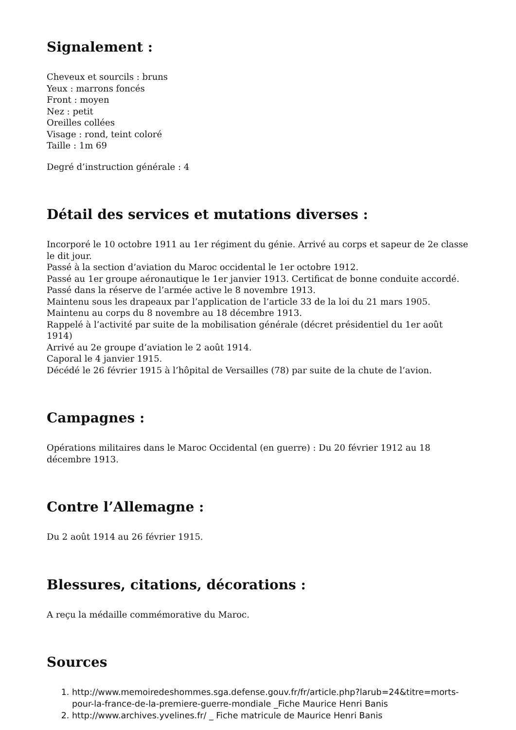Signalement :
Cheveux et sourcils : bruns
Yeux : marrons foncés
Front : moyen
Nez : petit
Oreilles collées
Visage : rond, teint coloré
Taille : 1m 69
Degré d’instruction générale : 4
Détail des services et mutations diverses :
Incorporé le 10 octobre 1911 au 1er régiment du génie. Arrivé au corps et sapeur de 2e classe le dit jour.
Passé à la section d’aviation du Maroc occidental le 1er octobre 1912.
Passé au 1er groupe aéronautique le 1er janvier 1913. Certificat de bonne conduite accordé.
Passé dans la réserve de l’armée active le 8 novembre 1913.
Maintenu sous les drapeaux par l’application de l’article 33 de la loi du 21 mars 1905.
Maintenu au corps du 8 novembre au 18 décembre 1913.
Rappelé à l’activité par suite de la mobilisation générale (décret présidentiel du 1er août 1914)
Arrivé au 2e groupe d’aviation le 2 août 1914.
Caporal le 4 janvier 1915.
Décédé le 26 février 1915 à l’hôpital de Versailles (78) par suite de la chute de l’avion.
Campagnes :
Opérations militaires dans le Maroc Occidental (en guerre) : Du 20 février 1912 au 18 décembre 1913.
Contre l’Allemagne :
Du 2 août 1914 au 26 février 1915.
Blessures, citations, décorations :
A reçu la médaille commémorative du Maroc.
Sources
1. http://www.memoiredeshommes.sga.defense.gouv.fr/fr/article.php?larub=24&titre=morts-pour-la-france-de-la-premiere-guerre-mondiale _Fiche Maurice Henri Banis
2. http://www.archives.yvelines.fr/ _ Fiche matricule de Maurice Henri Banis